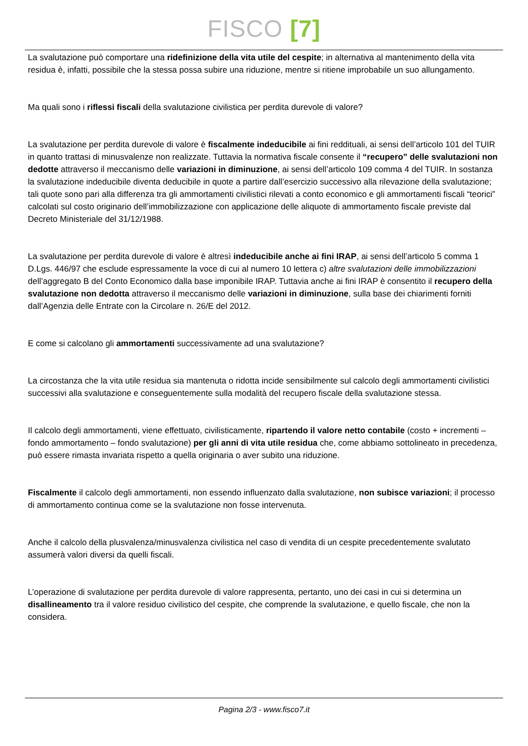FISCO [7]
La svalutazione può comportare una ridefinizione della vita utile del cespite; in alternativa al mantenimento della vita residua è, infatti, possibile che la stessa possa subire una riduzione, mentre si ritiene improbabile un suo allungamento.
Ma quali sono i riflessi fiscali della svalutazione civilistica per perdita durevole di valore?
La svalutazione per perdita durevole di valore è fiscalmente indeducibile ai fini reddituali, ai sensi dell’articolo 101 del TUIR in quanto trattasi di minusvalenze non realizzate. Tuttavia la normativa fiscale consente il “recupero” delle svalutazioni non dedotte attraverso il meccanismo delle variazioni in diminuzione, ai sensi dell’articolo 109 comma 4 del TUIR. In sostanza la svalutazione indeducibile diventa deducibile in quote a partire dall’esercizio successivo alla rilevazione della svalutazione; tali quote sono pari alla differenza tra gli ammortamenti civilistici rilevati a conto economico e gli ammortamenti fiscali “teorici” calcolati sul costo originario dell’immobilizzazione con applicazione delle aliquote di ammortamento fiscale previste dal Decreto Ministeriale del 31/12/1988.
La svalutazione per perdita durevole di valore è altresì indeducibile anche ai fini IRAP, ai sensi dell’articolo 5 comma 1 D.Lgs. 446/97 che esclude espressamente la voce di cui al numero 10 lettera c) altre svalutazioni delle immobilizzazioni dell’aggregato B del Conto Economico dalla base imponibile IRAP. Tuttavia anche ai fini IRAP è consentito il recupero della svalutazione non dedotta attraverso il meccanismo delle variazioni in diminuzione, sulla base dei chiarimenti forniti dall’Agenzia delle Entrate con la Circolare n. 26/E del 2012.
E come si calcolano gli ammortamenti successivamente ad una svalutazione?
La circostanza che la vita utile residua sia mantenuta o ridotta incide sensibilmente sul calcolo degli ammortamenti civilistici successivi alla svalutazione e conseguentemente sulla modalità del recupero fiscale della svalutazione stessa.
Il calcolo degli ammortamenti, viene effettuato, civilisticamente, ripartendo il valore netto contabile (costo + incrementi – fondo ammortamento – fondo svalutazione) per gli anni di vita utile residua che, come abbiamo sottolineato in precedenza, può essere rimasta invariata rispetto a quella originaria o aver subito una riduzione.
Fiscalmente il calcolo degli ammortamenti, non essendo influenzato dalla svalutazione, non subisce variazioni; il processo di ammortamento continua come se la svalutazione non fosse intervenuta.
Anche il calcolo della plusvalenza/minusvalenza civilistica nel caso di vendita di un cespite precedentemente svalutato assumerà valori diversi da quelli fiscali.
L’operazione di svalutazione per perdita durevole di valore rappresenta, pertanto, uno dei casi in cui si determina un disallineamento tra il valore residuo civilistico del cespite, che comprende la svalutazione, e quello fiscale, che non la considera.
Pagina 2/3 - www.fisco7.it